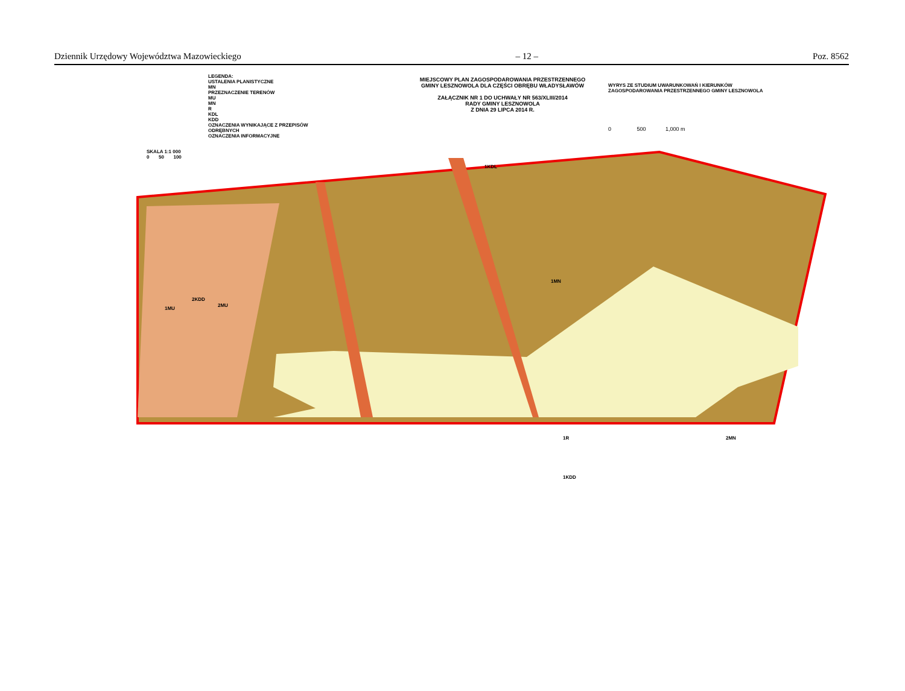Dziennik Urzędowy Województwa Mazowieckiego – 12 – Poz. 8562
LEGENDA:
USTALENIA PLANISTYCZNE
MN
PRZEZNACZENIE TERENÓW
MU
MN
R
KDL
KDD
OZNACZENIA WYNIKAJĄCE Z PRZEPISÓW ODRĘBNYCH
OZNACZENIA INFORMACYJNE
MIEJSCOWY PLAN ZAGOSPODAROWANIA PRZESTRZENNEGO
GMINY LESZNOWOLA DLA CZĘŚCI OBRĘBU WŁADYSŁAWÓW
ZAŁĄCZNIK NR 1 DO UCHWAŁY NR 563/XLIII/2014
RADY GMINY LESZNOWOLA
Z DNIA 29 LIPCA 2014 R.
WYRYS ZE STUDIUM UWARUNKOWAŃ I KIERUNKÓW ZAGOSPODAROWANIA PRZESTRZENNEGO GMINY LESZNOWOLA
0 500 1,000 m
SKALA 1:1 000
0 50 100
1KDL
1MU
2KDD
2MU
1MN
1R 2MN
1KDD